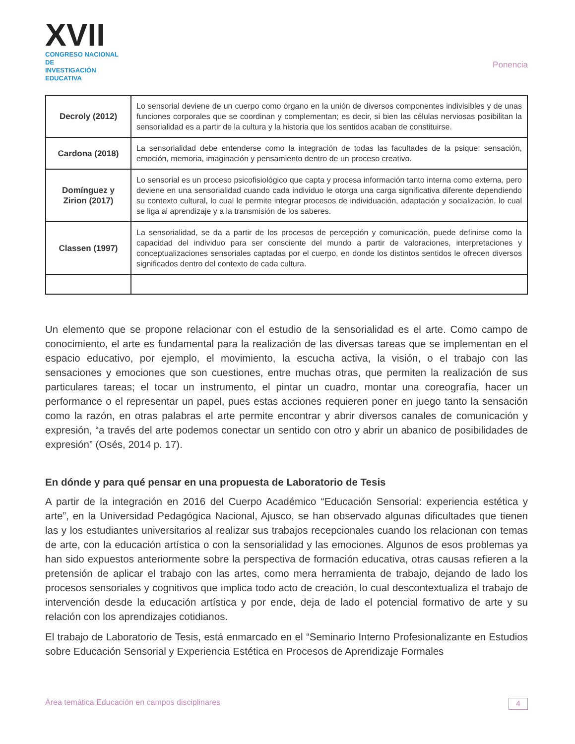XVII
CONGRESO NACIONAL DE
INVESTIGACIÓN EDUCATIVA
Ponencia
| Decroly (2012) | Lo sensorial deviene de un cuerpo como órgano en la unión de diversos componentes indivisibles y de unas funciones corporales que se coordinan y complementan; es decir, si bien las células nerviosas posibilitan la sensorialidad es a partir de la cultura y la historia que los sentidos acaban de constituirse. |
| Cardona (2018) | La sensorialidad debe entenderse como la integración de todas las facultades de la psique: sensación, emoción, memoria, imaginación y pensamiento dentro de un proceso creativo. |
| Domínguez y Zirion (2017) | Lo sensorial es un proceso psicofisiológico que capta y procesa información tanto interna como externa, pero deviene en una sensorialidad cuando cada individuo le otorga una carga significativa diferente dependiendo su contexto cultural, lo cual le permite integrar procesos de individuación, adaptación y socialización, lo cual se liga al aprendizaje y a la transmisión de los saberes. |
| Classen (1997) | La sensorialidad, se da a partir de los procesos de percepción y comunicación, puede definirse como la capacidad del individuo para ser consciente del mundo a partir de valoraciones, interpretaciones y conceptualizaciones sensoriales captadas por el cuerpo, en donde los distintos sentidos le ofrecen diversos significados dentro del contexto de cada cultura. |
Un elemento que se propone relacionar con el estudio de la sensorialidad es el arte. Como campo de conocimiento, el arte es fundamental para la realización de las diversas tareas que se implementan en el espacio educativo, por ejemplo, el movimiento, la escucha activa, la visión, o el trabajo con las sensaciones y emociones que son cuestiones, entre muchas otras, que permiten la realización de sus particulares tareas; el tocar un instrumento, el pintar un cuadro, montar una coreografía, hacer un performance o el representar un papel, pues estas acciones requieren poner en juego tanto la sensación como la razón, en otras palabras el arte permite encontrar y abrir diversos canales de comunicación y expresión, “a través del arte podemos conectar un sentido con otro y abrir un abanico de posibilidades de expresión” (Osés, 2014 p. 17).
En dónde y para qué pensar en una propuesta de Laboratorio de Tesis
A partir de la integración en 2016 del Cuerpo Académico “Educación Sensorial: experiencia estética y arte”, en la Universidad Pedagógica Nacional, Ajusco, se han observado algunas dificultades que tienen las y los estudiantes universitarios al realizar sus trabajos recepcionales cuando los relacionan con temas de arte, con la educación artística o con la sensorialidad y las emociones. Algunos de esos problemas ya han sido expuestos anteriormente sobre la perspectiva de formación educativa, otras causas refieren a la pretensión de aplicar el trabajo con las artes, como mera herramienta de trabajo, dejando de lado los procesos sensoriales y cognitivos que implica todo acto de creación, lo cual descontextualiza el trabajo de intervención desde la educación artística y por ende, deja de lado el potencial formativo de arte y su relación con los aprendizajes cotidianos.
El trabajo de Laboratorio de Tesis, está enmarcado en el “Seminario Interno Profesionalizante en Estudios sobre Educación Sensorial y Experiencia Estética en Procesos de Aprendizaje Formales
Área temática Educación en campos disciplinares 4